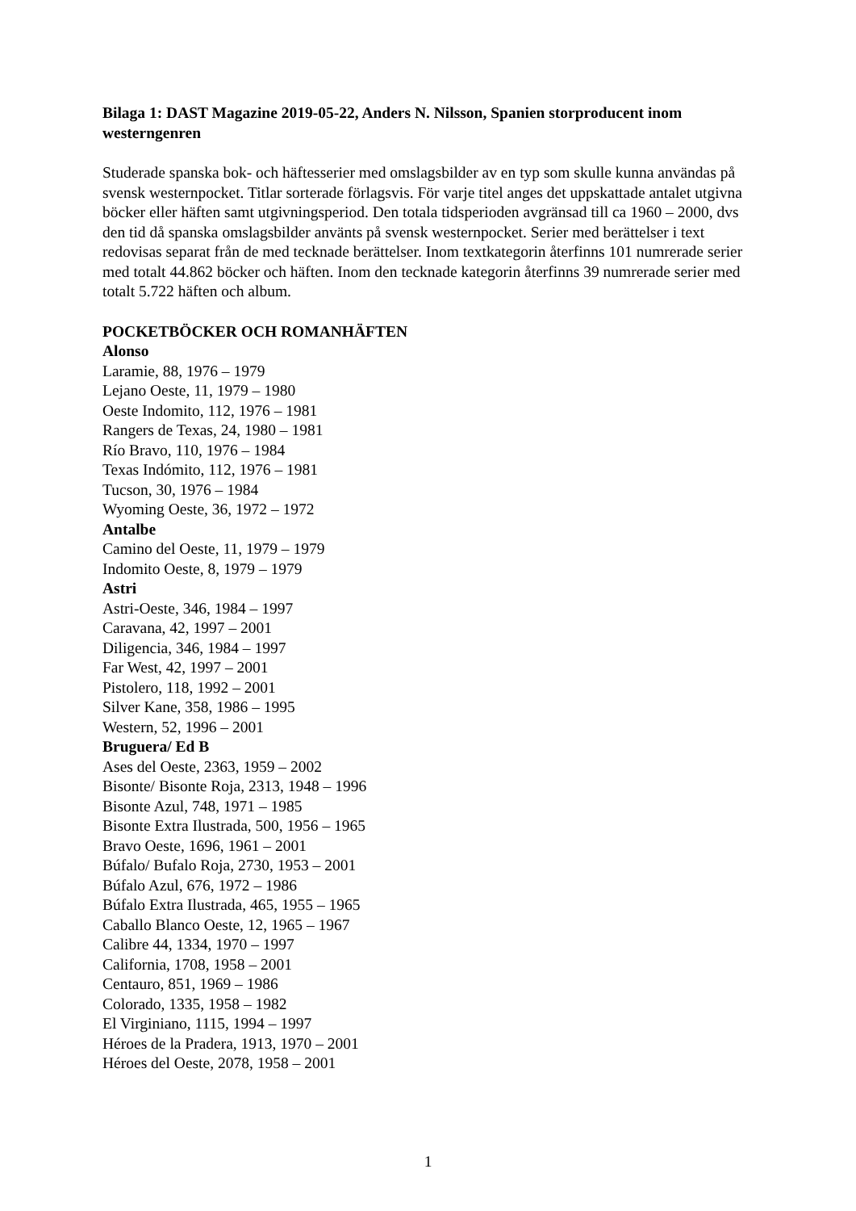Bilaga 1: DAST Magazine 2019-05-22, Anders N. Nilsson, Spanien storproducent inom westerngenren
Studerade spanska bok- och häftesserier med omslagsbilder av en typ som skulle kunna användas på svensk westernpocket. Titlar sorterade förlagsvis. För varje titel anges det uppskattade antalet utgivna böcker eller häften samt utgivningsperiod. Den totala tidsperioden avgränsad till ca 1960 – 2000, dvs den tid då spanska omslagsbilder använts på svensk westernpocket. Serier med berättelser i text redovisas separat från de med tecknade berättelser. Inom textkategorin återfinns 101 numrerade serier med totalt 44.862 böcker och häften. Inom den tecknade kategorin återfinns 39 numrerade serier med totalt 5.722 häften och album.
POCKETBÖCKER OCH ROMANHÄFTEN
Alonso
Laramie, 88, 1976 – 1979
Lejano Oeste, 11, 1979 – 1980
Oeste Indomito, 112, 1976 – 1981
Rangers de Texas, 24, 1980 – 1981
Río Bravo, 110, 1976 – 1984
Texas Indómito, 112, 1976 – 1981
Tucson, 30, 1976 – 1984
Wyoming Oeste, 36, 1972 – 1972
Antalbe
Camino del Oeste, 11, 1979 – 1979
Indomito Oeste, 8, 1979 – 1979
Astri
Astri-Oeste, 346, 1984 – 1997
Caravana, 42, 1997 – 2001
Diligencia, 346, 1984 – 1997
Far West, 42, 1997 – 2001
Pistolero, 118, 1992 – 2001
Silver Kane, 358, 1986 – 1995
Western, 52, 1996 – 2001
Bruguera/ Ed B
Ases del Oeste, 2363, 1959 – 2002
Bisonte/ Bisonte Roja, 2313, 1948 – 1996
Bisonte Azul, 748, 1971 – 1985
Bisonte Extra Ilustrada, 500, 1956 – 1965
Bravo Oeste, 1696, 1961 – 2001
Búfalo/ Bufalo Roja, 2730, 1953 – 2001
Búfalo Azul, 676, 1972 – 1986
Búfalo Extra Ilustrada, 465, 1955 – 1965
Caballo Blanco Oeste, 12, 1965 – 1967
Calibre 44, 1334, 1970 – 1997
California, 1708, 1958 – 2001
Centauro, 851, 1969 – 1986
Colorado, 1335, 1958 – 1982
El Virginiano, 1115, 1994 – 1997
Héroes de la Pradera, 1913, 1970 – 2001
Héroes del Oeste, 2078, 1958 – 2001
1